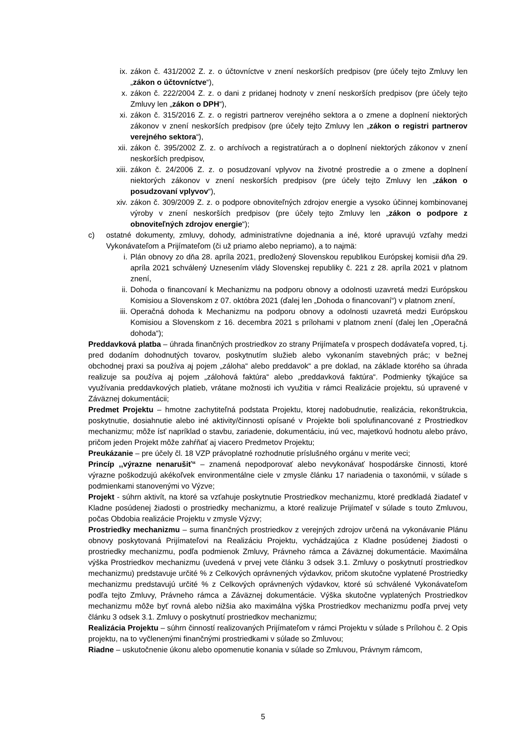ix. zákon č. 431/2002 Z. z. o účtovníctve v znení neskorších predpisov (pre účely tejto Zmluvy len „zákon o účtovníctve“),
x. zákon č. 222/2004 Z. z. o dani z pridanej hodnoty v znení neskorších predpisov (pre účely tejto Zmluvy len „zákon o DPH“),
xi. zákon č. 315/2016 Z. z. o registri partnerov verejného sektora a o zmene a doplnení niektorých zákonov v znení neskorších predpisov (pre účely tejto Zmluvy len „zákon o registri partnerov verejného sektora“),
xii.
zákon č. 395/2002 Z. z. o archívoch a registratúrach a o doplnení niektorých zákonov v znení neskorších predpisov,
xiii.
zákon č. 24/2006 Z. z. o posudzovaní vplyvov na životné prostredie a o zmene a doplnení niektorých zákonov v znení neskorších predpisov (pre účely tejto Zmluvy len „zákon o posudzovaní vplyvov“),
xiv.
zákon č. 309/2009 Z. z. o podpore obnoviteľných zdrojov energie a vysoko účinnej kombinovanej výroby v znení neskorších predpisov (pre účely tejto Zmluvy len „zákon o podpore z obnoviteľných zdrojov energie“);
c) ostatné dokumenty, zmluvy, dohody, administratívne dojednania a iné, ktoré upravujú vzťahy medzi Vykonávateľom a Prijímateľom (či už priamo alebo nepriamo), a to najmä:
i. Plán obnovy zo dňa 28. apríla 2021, predložený Slovenskou republikou Európskej komisii dňa 29. apríla 2021 schválený Uznesením vlády Slovenskej republiky č. 221 z 28. apríla 2021 v platnom znení,
ii. Dohoda o financovaní k Mechanizmu na podporu obnovy a odolnosti uzavretá medzi Európskou Komisiou a Slovenskom z 07. októbra 2021 (ďalej len „Dohoda o financovaní“) v platnom znení,
iii.
Operačná dohoda k Mechanizmu na podporu obnovy a odolnosti uzavretá medzi Európskou Komisiou a Slovenskom z 16. decembra 2021 s prílohami v platnom znení (ďalej len „Operačná dohoda“);
Preddavková platba – úhrada finančných prostriedkov zo strany Prijímateľa v prospech dodávateľa vopred, t.j. pred dodaním dohodnutých tovarov, poskytnutím služieb alebo vykonaním stavebných prác; v bežnej obchodnej praxi sa používa aj pojem „záloha“ alebo preddavok“ a pre doklad, na základe ktorého sa úhrada realizuje sa používa aj pojem „zálohová faktúra“ alebo „preddavková faktúra“. Podmienky týkajúce sa využívania preddavkových platieb, vrátane možnosti ich využitia v rámci Realizácie projektu, sú upravené v Záväznej dokumentácii;
Predmet Projektu – hmotne zachytiteľná podstata Projektu, ktorej nadobudnutie, realizácia, rekonštrukcia, poskytnutie, dosiahnutie alebo iné aktivity/činnosti opísané v Projekte boli spolufinancované z Prostriedkov mechanizmu; môže ísť napríklad o stavbu, zariadenie, dokumentáciu, inú vec, majetkovú hodnotu alebo právo, pričom jeden Projekt môže zahŕňať aj viacero Predmetov Projektu;
Preukázanie – pre účely čl. 18 VZP právoplatné rozhodnutie príslušného orgánu v merite veci;
Princíp ,,výrazne nenarušiť“ – znamená nepodporovať alebo nevykonávať hospodárske činnosti, ktoré výrazne poškodzujú akékoľvek environmentálne ciele v zmysle článku 17 nariadenia o taxonómii, v súlade s podmienkami stanovenými vo Výzve;
Projekt - súhrn aktivít, na ktoré sa vzťahuje poskytnutie Prostriedkov mechanizmu, ktoré predkladá žiadateľ v Kladne posúdenej žiadosti o prostriedky mechanizmu, a ktoré realizuje Prijímateľ v súlade s touto Zmluvou, počas Obdobia realizácie Projektu v zmysle Výzvy;
Prostriedky mechanizmu – suma finančných prostriedkov z verejných zdrojov určená na vykonávanie Plánu obnovy poskytovaná Prijímateľovi na Realizáciu Projektu, vychádzajúca z Kladne posúdenej žiadosti o prostriedky mechanizmu, podľa podmienok Zmluvy, Právneho rámca a Záväznej dokumentácie. Maximálna výška Prostriedkov mechanizmu (uvedená v prvej vete článku 3 odsek 3.1. Zmluvy o poskytnutí prostriedkov mechanizmu) predstavuje určité % z Celkových oprávnených výdavkov, pričom skutočne vyplatené Prostriedky mechanizmu predstavujú určité % z Celkových oprávnených výdavkov, ktoré sú schválené Vykonávateľom podľa tejto Zmluvy, Právneho rámca a Záväznej dokumentácie. Výška skutočne vyplatených Prostriedkov mechanizmu môže byť rovná alebo nižšia ako maximálna výška Prostriedkov mechanizmu podľa prvej vety článku 3 odsek 3.1. Zmluvy o poskytnutí prostriedkov mechanizmu;
Realizácia Projektu – súhrn činností realizovaných Prijímateľom v rámci Projektu v súlade s Prílohou č. 2 Opis projektu, na to vyčlenenými finančnými prostriedkami v súlade so Zmluvou;
Riadne – uskutočnenie úkonu alebo opomenutie konania v súlade so Zmluvou, Právnym rámcom,
5